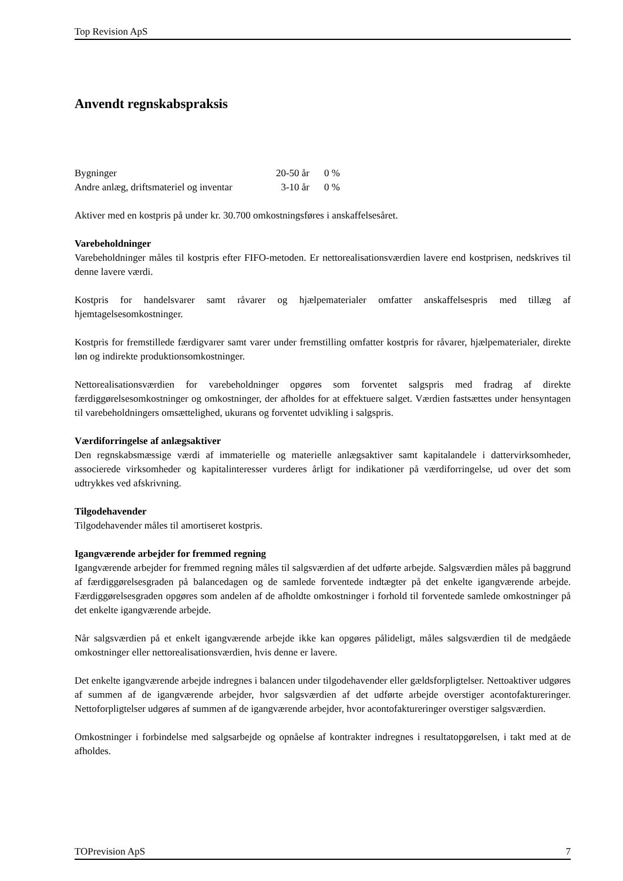Top Revision ApS
Anvendt regnskabspraksis
| Bygninger | 20-50 år | 0 % |
| Andre anlæg, driftsmateriel og inventar | 3-10 år | 0 % |
Aktiver med en kostpris på under kr. 30.700 omkostningsføres i anskaffelsesåret.
Varebeholdninger
Varebeholdninger måles til kostpris efter FIFO-metoden. Er nettorealisationsværdien lavere end kostprisen, nedskrives til denne lavere værdi.
Kostpris for handelsvarer samt råvarer og hjælpematerialer omfatter anskaffelsespris med tillæg af hjemtagelsesomkostninger.
Kostpris for fremstillede færdigvarer samt varer under fremstilling omfatter kostpris for råvarer, hjælpematerialer, direkte løn og indirekte produktionsomkostninger.
Nettorealisationsværdien for varebeholdninger opgøres som forventet salgspris med fradrag af direkte færdiggørelsesomkostninger og omkostninger, der afholdes for at effektuere salget. Værdien fastsættes under hensyntagen til varebeholdningers omsættelighed, ukurans og forventet udvikling i salgspris.
Værdiforringelse af anlægsaktiver
Den regnskabsmæssige værdi af immaterielle og materielle anlægsaktiver samt kapitalandele i dattervirksomheder, associerede virksomheder og kapitalinteresser vurderes årligt for indikationer på værdiforringelse, ud over det som udtrykkes ved afskrivning.
Tilgodehavender
Tilgodehavender måles til amortiseret kostpris.
Igangværende arbejder for fremmed regning
Igangværende arbejder for fremmed regning måles til salgsværdien af det udførte arbejde. Salgsværdien måles på baggrund af færdiggørelsesgraden på balancedagen og de samlede forventede indtægter på det enkelte igangværende arbejde. Færdiggørelsesgraden opgøres som andelen af de afholdte omkostninger i forhold til forventede samlede omkostninger på det enkelte igangværende arbejde.
Når salgsværdien på et enkelt igangværende arbejde ikke kan opgøres pålideligt, måles salgsværdien til de medgåede omkostninger eller nettorealisationsværdien, hvis denne er lavere.
Det enkelte igangværende arbejde indregnes i balancen under tilgodehavender eller gældsforpligtelser. Nettoaktiver udgøres af summen af de igangværende arbejder, hvor salgsværdien af det udførte arbejde overstiger acontofaktureringer. Nettoforpligtelser udgøres af summen af de igangværende arbejder, hvor acontofaktureringer overstiger salgsværdien.
Omkostninger i forbindelse med salgsarbejde og opnåelse af kontrakter indregnes i resultatopgørelsen, i takt med at de afholdes.
TOPrevision ApS 7